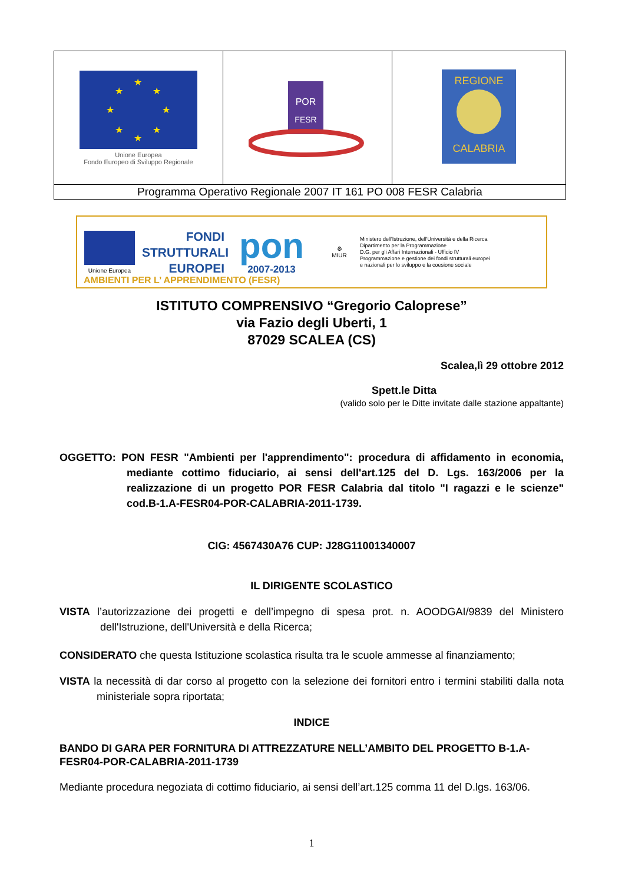| ★ ★ ★ ★ ★ ★ ★ ★ Unione Europea Fondo Europeo di Sviluppo Regionale | POR FESR | REGIONE CALABRIA |
| Programma Operativo Regionale 2007 IT 161 PO 008 FESR Calabria | | |
Unione Europea
FONDI
STRUTTURALI
EUROPEI
pon
2007-2013
⚙
MIUR
Ministero dell'Istruzione, dell'Università e della Ricerca
Dipartimento per la Programmazione
D.G. per gli Affari Internazionali - Ufficio IV
Programmazione e gestione dei fondi strutturali europei
e nazionali per lo sviluppo e la coesione sociale
AMBIENTI PER L’ APPRENDIMENTO (FESR)
ISTITUTO COMPRENSIVO “Gregorio Caloprese”
via Fazio degli Uberti, 1
87029 SCALEA (CS)
Scalea,lì 29 ottobre 2012
Spett.le Ditta
(valido solo per le Ditte invitate dalle stazione appaltante)
OGGETTO: PON FESR "Ambienti per l'apprendimento": procedura di affidamento in economia, mediante cottimo fiduciario, ai sensi dell'art.125 del D. Lgs. 163/2006 per la realizzazione di un progetto POR FESR Calabria dal titolo "I ragazzi e le scienze" cod.B-1.A-FESR04-POR-CALABRIA-2011-1739.
CIG: 4567430A76 CUP: J28G11001340007
IL DIRIGENTE SCOLASTICO
VISTA l’autorizzazione dei progetti e dell’impegno di spesa prot. n. AOODGAI/9839 del Ministero dell'Istruzione, dell'Università e della Ricerca;
CONSIDERATO che questa Istituzione scolastica risulta tra le scuole ammesse al finanziamento;
VISTA la necessità di dar corso al progetto con la selezione dei fornitori entro i termini stabiliti dalla nota ministeriale sopra riportata;
INDICE
BANDO DI GARA PER FORNITURA DI ATTREZZATURE NELL’AMBITO DEL PROGETTO B-1.A-FESR04-POR-CALABRIA-2011-1739
Mediante procedura negoziata di cottimo fiduciario, ai sensi dell’art.125 comma 11 del D.lgs. 163/06.
1